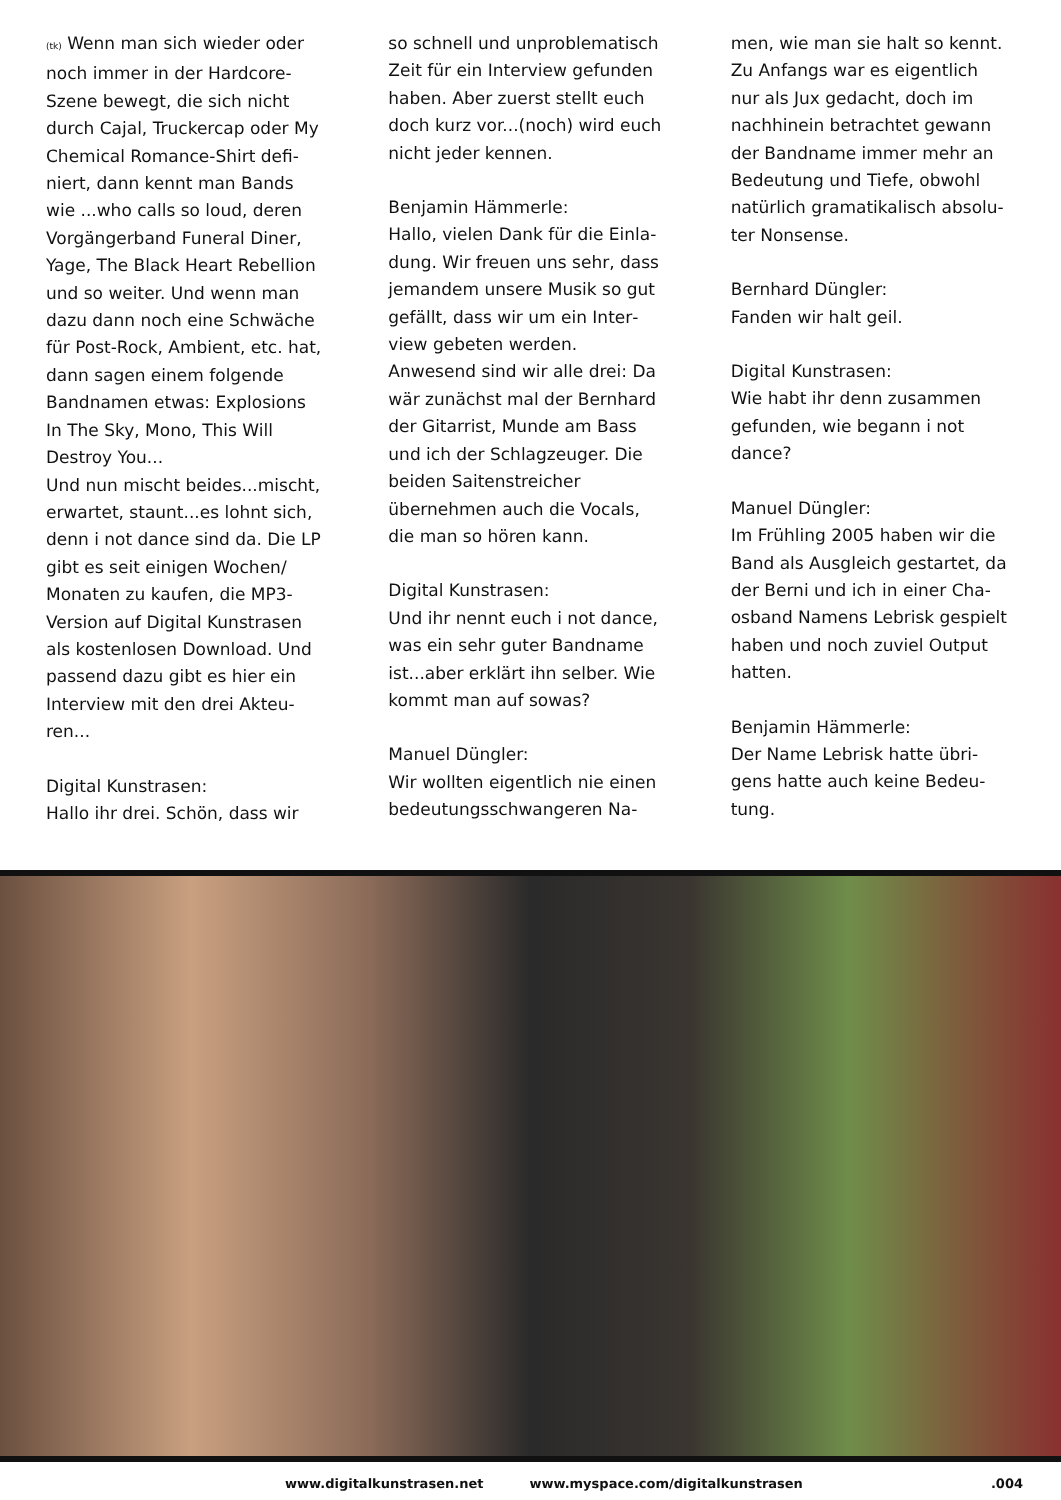(tk) Wenn man sich wieder oder noch immer in der Hardcore-Szene bewegt, die sich nicht durch Cajal, Truckercap oder My Chemical Romance-Shirt defi­niert, dann kennt man Bands wie ...who calls so loud, deren Vorgängerband Funeral Diner, Yage, The Black Heart Rebellion und so weiter. Und wenn man dazu dann noch eine Schwäche für Post-Rock, Ambient, etc. hat, dann sagen einem folgende Bandnamen etwas: Explosions In The Sky, Mono, This Will Destroy You...
Und nun mischt beides...mischt, erwartet, staunt...es lohnt sich, denn i not dance sind da. Die LP gibt es seit einigen Wochen/ Monaten zu kaufen, die MP3-Version auf Digital Kunstrasen als kostenlosen Download. Und passend dazu gibt es hier ein Interview mit den drei Akteu­ren...
Digital Kunstrasen:
Hallo ihr drei. Schön, dass wir
so schnell und unproblematisch Zeit für ein Interview gefunden haben. Aber zuerst stellt euch doch kurz vor...(noch) wird euch nicht jeder kennen.
Benjamin Hämmerle:
Hallo, vielen Dank für die Einla­dung. Wir freuen uns sehr, dass jemandem unsere Musik so gut gefällt, dass wir um ein Inter­view gebeten werden. Anwesend sind wir alle drei: Da wär zu­nächst mal der Bernhard der Gitarrist, Munde am Bass und ich der Schlagzeuger. Die bei­den Saitenstreicher übernehmen auch die Vocals, die man so hö­ren kann.
Digital Kunstrasen:
Und ihr nennt euch i not dance, was ein sehr guter Bandname ist...aber erklärt ihn selber. Wie kommt man auf sowas?
Manuel Düngler:
Wir wollten eigentlich nie einen bedeutungsschwangeren Na-
men, wie man sie halt so kennt. Zu Anfangs war es eigentlich nur als Jux gedacht, doch im nachhinein betrachtet gewann der Bandname immer mehr an Bedeutung und Tiefe, obwohl natürlich gramatikalisch absolu­ter Nonsense.
Bernhard Düngler:
Fanden wir halt geil.
Digital Kunstrasen:
Wie habt ihr denn zusammen gefunden, wie begann i not dance?
Manuel Düngler:
Im Frühling 2005 haben wir die Band als Ausgleich gestartet, da der Berni und ich in einer Cha­osband Namens Lebrisk gespielt haben und noch zuviel Output hatten.
Benjamin Hämmerle:
Der Name Lebrisk hatte übri­gens hatte auch keine Bedeu­tung.
www.digitalkunstrasen.net www.myspace.com/digitalkunstrasen .004